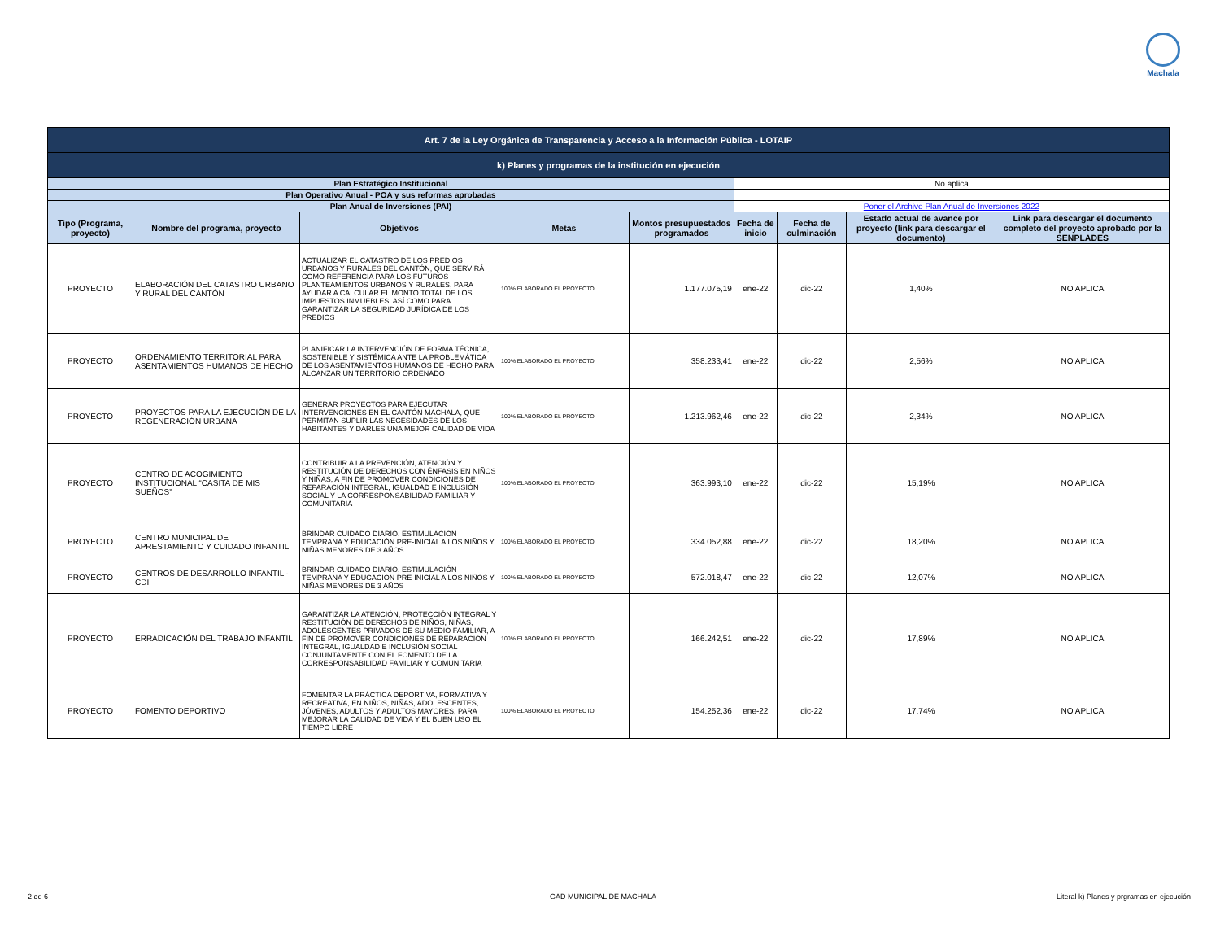Machala
| Art. 7 de la Ley Orgánica de Transparencia y Acceso a la Información Pública - LOTAIP | | | | | | | | |
| k) Planes y programas de la institución en ejecución | | | | | | | | |
| Plan Estratégico Institucional | | | | | No aplica | | | |
| Plan Operativo Anual - POA y sus reformas aprobadas | | | | | _ | | | |
| Plan Anual de Inversiones (PAI) | | | | | Poner el Archivo Plan Anual de Inversiones 2022 | | | |
| Tipo (Programa, proyecto) | Nombre del programa, proyecto | Objetivos | Metas | Montos presupuestados programados | Fecha de inicio | Fecha de culminación | Estado actual de avance por proyecto (link para descargar el documento) | Link para descargar el documento completo del proyecto aprobado por la SENPLADES |
| PROYECTO | ELABORACIÓN DEL CATASTRO URBANO Y RURAL DEL CANTÓN | ACTUALIZAR EL CATASTRO DE LOS PREDIOS URBANOS Y RURALES DEL CANTÓN, QUE SERVIRÁ COMO REFERENCIA PARA LOS FUTUROS PLANTEAMIENTOS URBANOS Y RURALES, PARA AYUDAR A CALCULAR EL MONTO TOTAL DE LOS IMPUESTOS INMUEBLES, ASÍ COMO PARA GARANTIZAR LA SEGURIDAD JURÍDICA DE LOS PREDIOS | 100% ELABORADO EL PROYECTO | 1.177.075,19 | ene-22 | dic-22 | 1,40% | NO APLICA |
| PROYECTO | ORDENAMIENTO TERRITORIAL PARA ASENTAMIENTOS HUMANOS DE HECHO | PLANIFICAR LA INTERVENCIÓN DE FORMA TÉCNICA, SOSTENIBLE Y SISTÉMICA ANTE LA PROBLEMÁTICA DE LOS ASENTAMIENTOS HUMANOS DE HECHO PARA ALCANZAR UN TERRITORIO ORDENADO | 100% ELABORADO EL PROYECTO | 358.233,41 | ene-22 | dic-22 | 2,56% | NO APLICA |
| PROYECTO | PROYECTOS PARA LA EJECUCIÓN DE LA REGENERACIÓN URBANA | GENERAR PROYECTOS PARA EJECUTAR INTERVENCIONES EN EL CANTÓN MACHALA, QUE PERMITAN SUPLIR LAS NECESIDADES DE LOS HABITANTES Y DARLES UNA MEJOR CALIDAD DE VIDA | 100% ELABORADO EL PROYECTO | 1.213.962,46 | ene-22 | dic-22 | 2,34% | NO APLICA |
| PROYECTO | CENTRO DE ACOGIMIENTO INSTITUCIONAL “CASITA DE MIS SUEÑOS” | CONTRIBUIR A LA PREVENCIÓN, ATENCIÓN Y RESTITUCIÓN DE DERECHOS CON ÉNFASIS EN NIÑOS Y NIÑAS, A FIN DE PROMOVER CONDICIONES DE REPARACIÓN INTEGRAL, IGUALDAD E INCLUSIÓN SOCIAL Y LA CORRESPONSABILIDAD FAMILIAR Y COMUNITARIA | 100% ELABORADO EL PROYECTO | 363.993,10 | ene-22 | dic-22 | 15,19% | NO APLICA |
| PROYECTO | CENTRO MUNICIPAL DE APRESTAMIENTO Y CUIDADO INFANTIL | BRINDAR CUIDADO DIARIO, ESTIMULACIÓN TEMPRANA Y EDUCACIÓN PRE-INICIAL A LOS NIÑOS Y NIÑAS MENORES DE 3 AÑOS | 100% ELABORADO EL PROYECTO | 334.052,88 | ene-22 | dic-22 | 18,20% | NO APLICA |
| PROYECTO | CENTROS DE DESARROLLO INFANTIL - CDI | BRINDAR CUIDADO DIARIO, ESTIMULACIÓN TEMPRANA Y EDUCACIÓN PRE-INICIAL A LOS NIÑOS Y NIÑAS MENORES DE 3 AÑOS | 100% ELABORADO EL PROYECTO | 572.018,47 | ene-22 | dic-22 | 12,07% | NO APLICA |
| PROYECTO | ERRADICACIÓN DEL TRABAJO INFANTIL | GARANTIZAR LA ATENCIÓN, PROTECCIÓN INTEGRAL Y RESTITUCIÓN DE DERECHOS DE NIÑOS, NIÑAS, ADOLESCENTES PRIVADOS DE SU MEDIO FAMILIAR, A FIN DE PROMOVER CONDICIONES DE REPARACIÓN INTEGRAL, IGUALDAD E INCLUSIÓN SOCIAL CONJUNTAMENTE CON EL FOMENTO DE LA CORRESPONSABILIDAD FAMILIAR Y COMUNITARIA | 100% ELABORADO EL PROYECTO | 166.242,51 | ene-22 | dic-22 | 17,89% | NO APLICA |
| PROYECTO | FOMENTO DEPORTIVO | FOMENTAR LA PRÁCTICA DEPORTIVA, FORMATIVA Y RECREATIVA, EN NIÑOS, NIÑAS, ADOLESCENTES, JÓVENES, ADULTOS Y ADULTOS MAYORES, PARA MEJORAR LA CALIDAD DE VIDA Y EL BUEN USO EL TIEMPO LIBRE | 100% ELABORADO EL PROYECTO | 154.252,36 | ene-22 | dic-22 | 17,74% | NO APLICA |
2 de 6 GAD MUNICIPAL DE MACHALA
Literal k) Planes y prgramas en ejecución